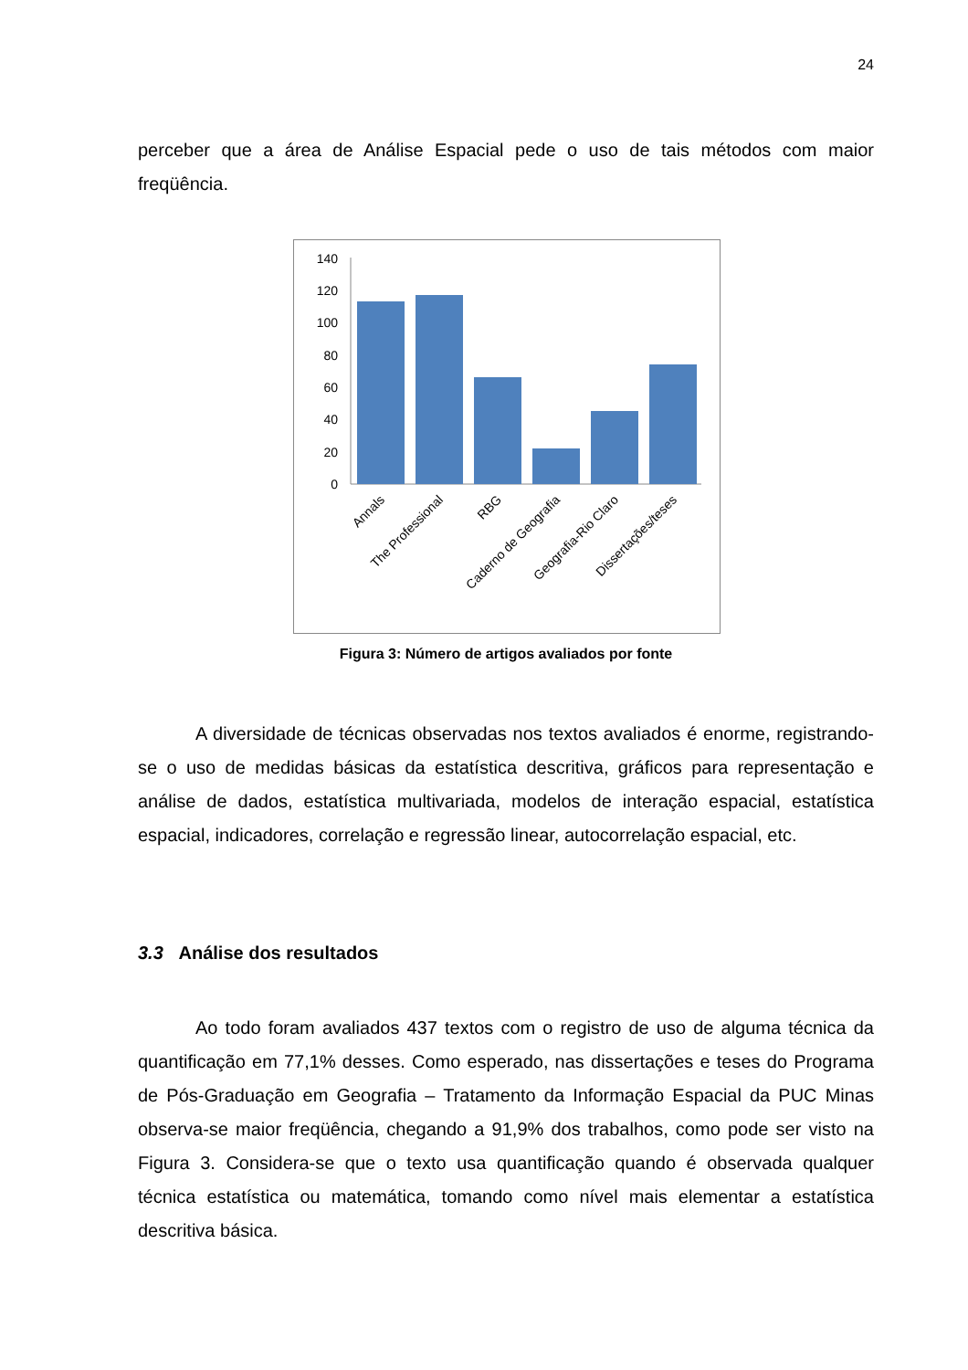24
perceber que a área de Análise Espacial pede o uso de tais métodos com maior freqüência.
0
20
40
60
80
100
120
140
Annals
The Professional
RBG
Caderno de Geografia
Geografia-Rio Claro
Dissertações/teses
Figura 3: Número de artigos avaliados por fonte
A diversidade de técnicas observadas nos textos avaliados é enorme, registrando-se o uso de medidas básicas da estatística descritiva, gráficos para representação e análise de dados, estatística multivariada, modelos de interação espacial, estatística espacial, indicadores, correlação e regressão linear, autocorrelação espacial, etc.
3.3 Análise dos resultados
Ao todo foram avaliados 437 textos com o registro de uso de alguma técnica da quantificação em 77,1% desses. Como esperado, nas dissertações e teses do Programa de Pós-Graduação em Geografia – Tratamento da Informação Espacial da PUC Minas observa-se maior freqüência, chegando a 91,9% dos trabalhos, como pode ser visto na Figura 3. Considera-se que o texto usa quantificação quando é observada qualquer técnica estatística ou matemática, tomando como nível mais elementar a estatística descritiva básica.